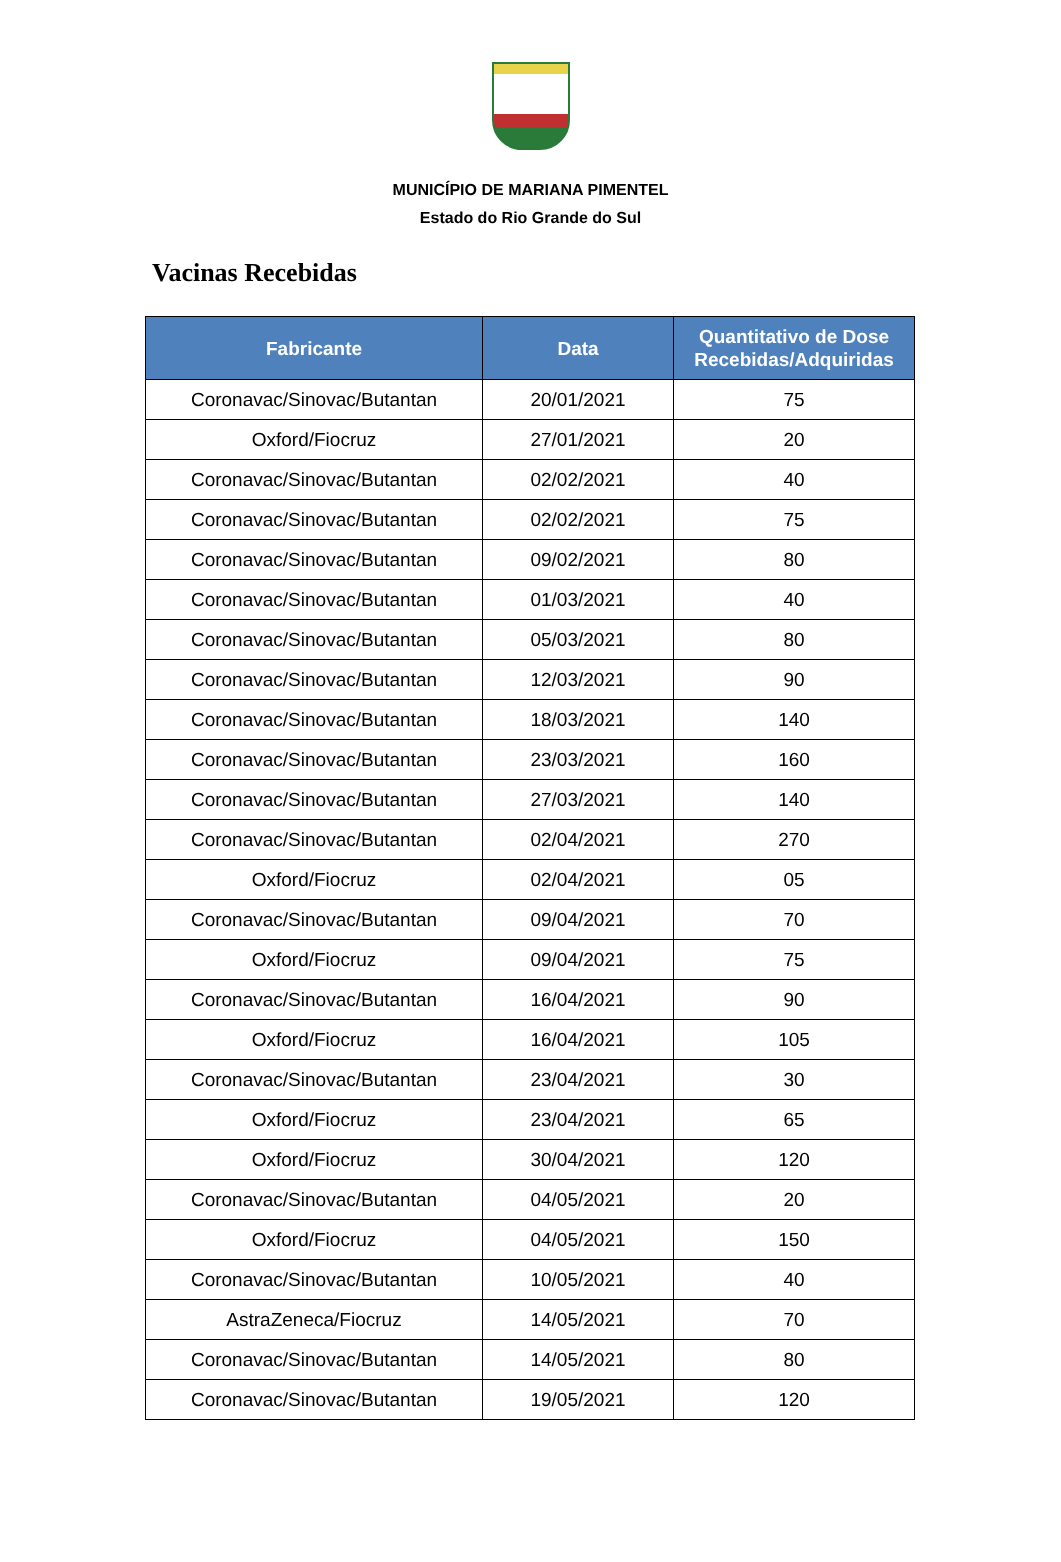MUNICÍPIO DE MARIANA PIMENTEL
Estado do Rio Grande do Sul
Vacinas Recebidas
| Fabricante | Data | Quantitativo de Dose Recebidas/Adquiridas |
| --- | --- | --- |
| Coronavac/Sinovac/Butantan | 20/01/2021 | 75 |
| Oxford/Fiocruz | 27/01/2021 | 20 |
| Coronavac/Sinovac/Butantan | 02/02/2021 | 40 |
| Coronavac/Sinovac/Butantan | 02/02/2021 | 75 |
| Coronavac/Sinovac/Butantan | 09/02/2021 | 80 |
| Coronavac/Sinovac/Butantan | 01/03/2021 | 40 |
| Coronavac/Sinovac/Butantan | 05/03/2021 | 80 |
| Coronavac/Sinovac/Butantan | 12/03/2021 | 90 |
| Coronavac/Sinovac/Butantan | 18/03/2021 | 140 |
| Coronavac/Sinovac/Butantan | 23/03/2021 | 160 |
| Coronavac/Sinovac/Butantan | 27/03/2021 | 140 |
| Coronavac/Sinovac/Butantan | 02/04/2021 | 270 |
| Oxford/Fiocruz | 02/04/2021 | 05 |
| Coronavac/Sinovac/Butantan | 09/04/2021 | 70 |
| Oxford/Fiocruz | 09/04/2021 | 75 |
| Coronavac/Sinovac/Butantan | 16/04/2021 | 90 |
| Oxford/Fiocruz | 16/04/2021 | 105 |
| Coronavac/Sinovac/Butantan | 23/04/2021 | 30 |
| Oxford/Fiocruz | 23/04/2021 | 65 |
| Oxford/Fiocruz | 30/04/2021 | 120 |
| Coronavac/Sinovac/Butantan | 04/05/2021 | 20 |
| Oxford/Fiocruz | 04/05/2021 | 150 |
| Coronavac/Sinovac/Butantan | 10/05/2021 | 40 |
| AstraZeneca/Fiocruz | 14/05/2021 | 70 |
| Coronavac/Sinovac/Butantan | 14/05/2021 | 80 |
| Coronavac/Sinovac/Butantan | 19/05/2021 | 120 |